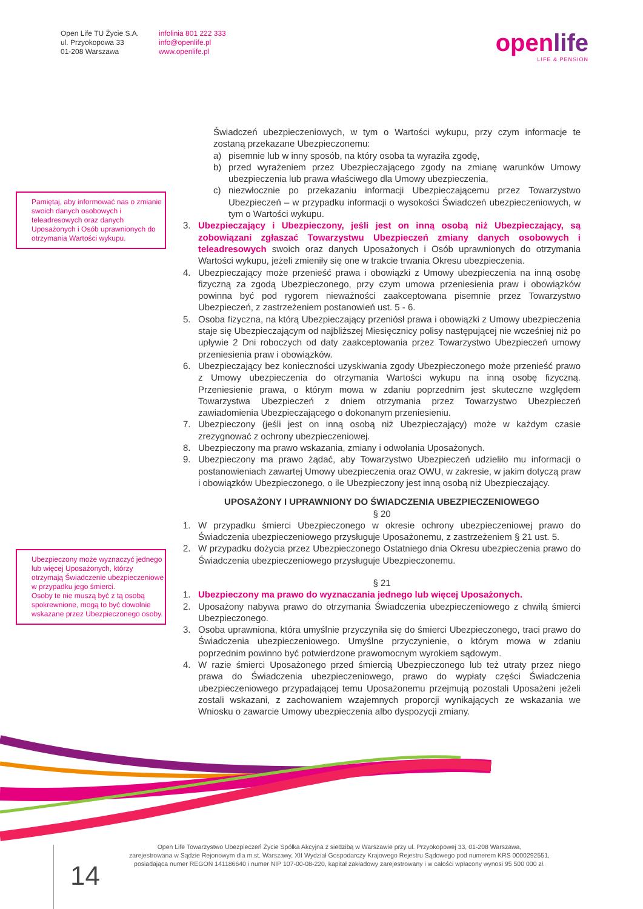Open Life TU Życie S.A.
ul. Przyokopowa 33
01-208 Warszawa
infolinia 801 222 333
info@openlife.pl
www.openlife.pl
openlife
LIFE & PENSION
Pamiętaj, aby informować nas o zmianie swoich danych osobowych i teleadresowych oraz danych Uposażonych i Osób uprawnionych do otrzymania Wartości wykupu.
Ubezpieczony może wyznaczyć jednego lub więcej Uposażonych, którzy otrzymają Świadczenie ubezpieczeniowe w przypadku jego śmierci.
Osoby te nie muszą być z tą osobą spokrewnione, mogą to być dowolnie wskazane przez Ubezpieczonego osoby.
Świadczeń ubezpieczeniowych, w tym o Wartości wykupu, przy czym informacje te zostaną przekazane Ubezpieczonemu:
a) pisemnie lub w inny sposób, na który osoba ta wyraziła zgodę,
b) przed wyrażeniem przez Ubezpieczającego zgody na zmianę warunków Umowy ubezpieczenia lub prawa właściwego dla Umowy ubezpieczenia,
c) niezwłocznie po przekazaniu informacji Ubezpieczającemu przez Towarzystwo Ubezpieczeń – w przypadku informacji o wysokości Świadczeń ubezpieczeniowych, w tym o Wartości wykupu.
3. Ubezpieczający i Ubezpieczony, jeśli jest on inną osobą niż Ubezpieczający, są zobowiązani zgłaszać Towarzystwu Ubezpieczeń zmiany danych osobowych i teleadresowych swoich oraz danych Uposażonych i Osób uprawnionych do otrzymania Wartości wykupu, jeżeli zmieniły się one w trakcie trwania Okresu ubezpieczenia.
4. Ubezpieczający może przenieść prawa i obowiązki z Umowy ubezpieczenia na inną osobę fizyczną za zgodą Ubezpieczonego, przy czym umowa przeniesienia praw i obowiązków powinna być pod rygorem nieważności zaakceptowana pisemnie przez Towarzystwo Ubezpieczeń, z zastrzeżeniem postanowień ust. 5 - 6.
5. Osoba fizyczna, na którą Ubezpieczający przeniósł prawa i obowiązki z Umowy ubezpieczenia staje się Ubezpieczającym od najbliższej Miesięcznicy polisy następującej nie wcześniej niż po upływie 2 Dni roboczych od daty zaakceptowania przez Towarzystwo Ubezpieczeń umowy przeniesienia praw i obowiązków.
6. Ubezpieczający bez konieczności uzyskiwania zgody Ubezpieczonego może przenieść prawo z Umowy ubezpieczenia do otrzymania Wartości wykupu na inną osobę fizyczną. Przeniesienie prawa, o którym mowa w zdaniu poprzednim jest skuteczne względem Towarzystwa Ubezpieczeń z dniem otrzymania przez Towarzystwo Ubezpieczeń zawiadomienia Ubezpieczającego o dokonanym przeniesieniu.
7. Ubezpieczony (jeśli jest on inną osobą niż Ubezpieczający) może w każdym czasie zrezygnować z ochrony ubezpieczeniowej.
8. Ubezpieczony ma prawo wskazania, zmiany i odwołania Uposażonych.
9. Ubezpieczony ma prawo żądać, aby Towarzystwo Ubezpieczeń udzieliło mu informacji o postanowieniach zawartej Umowy ubezpieczenia oraz OWU, w zakresie, w jakim dotyczą praw i obowiązków Ubezpieczonego, o ile Ubezpieczony jest inną osobą niż Ubezpieczający.
UPOSAŻONY I UPRAWNIONY DO ŚWIADCZENIA UBEZPIECZENIOWEGO
§ 20
1. W przypadku śmierci Ubezpieczonego w okresie ochrony ubezpieczeniowej prawo do Świadczenia ubezpieczeniowego przysługuje Uposażonemu, z zastrzeżeniem § 21 ust. 5.
2. W przypadku dożycia przez Ubezpieczonego Ostatniego dnia Okresu ubezpieczenia prawo do Świadczenia ubezpieczeniowego przysługuje Ubezpieczonemu.
§ 21
1. Ubezpieczony ma prawo do wyznaczania jednego lub więcej Uposażonych.
2. Uposażony nabywa prawo do otrzymania Świadczenia ubezpieczeniowego z chwilą śmierci Ubezpieczonego.
3. Osoba uprawniona, która umyślnie przyczyniła się do śmierci Ubezpieczonego, traci prawo do Świadczenia ubezpieczeniowego. Umyślne przyczynienie, o którym mowa w zdaniu poprzednim powinno być potwierdzone prawomocnym wyrokiem sądowym.
4. W razie śmierci Uposażonego przed śmiercią Ubezpieczonego lub też utraty przez niego prawa do Świadczenia ubezpieczeniowego, prawo do wypłaty części Świadczenia ubezpieczeniowego przypadającej temu Uposażonemu przejmują pozostali Uposażeni jeżeli zostali wskazani, z zachowaniem wzajemnych proporcji wynikających ze wskazania we Wniosku o zawarcie Umowy ubezpieczenia albo dyspozycji zmiany.
Open Life Towarzystwo Ubezpieczeń Życie Spółka Akcyjna z siedzibą w Warszawie przy ul. Przyokopowej 33, 01-208 Warszawa,
zarejestrowana w Sądzie Rejonowym dla m.st. Warszawy, XII Wydział Gospodarczy Krajowego Rejestru Sądowego pod numerem KRS 0000292551,
posiadająca numer REGON 141186640 i numer NIP 107-00-08-220, kapitał zakładowy zarejestrowany i w całości wpłacony wynosi 95 500 000 zł.
14